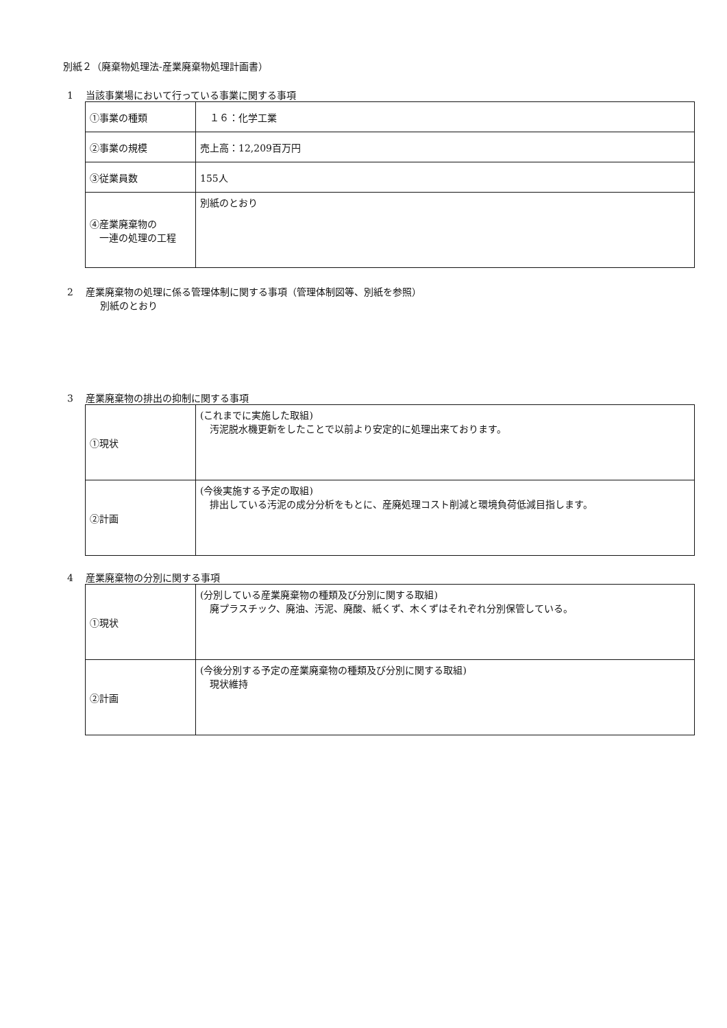別紙２（廃棄物処理法-産業廃棄物処理計画書）
1　 当該事業場において行っている事業に関する事項
| ①事業の種類 | １６：化学工業 |
| ②事業の規模 | 売上高：12,209百万円 |
| ③従業員数 | 155人 |
| ④産業廃棄物の 一連の処理の工程 | 別紙のとおり |
2　 産業廃棄物の処理に係る管理体制に関する事項（管理体制図等、別紙を参照）
別紙のとおり
3　 産業廃棄物の排出の抑制に関する事項
| ①現状 | (これまでに実施した取組) 汚泥脱水機更新をしたことで以前より安定的に処理出来ております。 |
| ②計画 | (今後実施する予定の取組) 排出している汚泥の成分分析をもとに、産廃処理コスト削減と環境負荷低減目指します。 |
4　 産業廃棄物の分別に関する事項
| ①現状 | (分別している産業廃棄物の種類及び分別に関する取組) 廃プラスチック、廃油、汚泥、廃酸、紙くず、木くずはそれぞれ分別保管している。 |
| ②計画 | (今後分別する予定の産業廃棄物の種類及び分別に関する取組) 現状維持 |